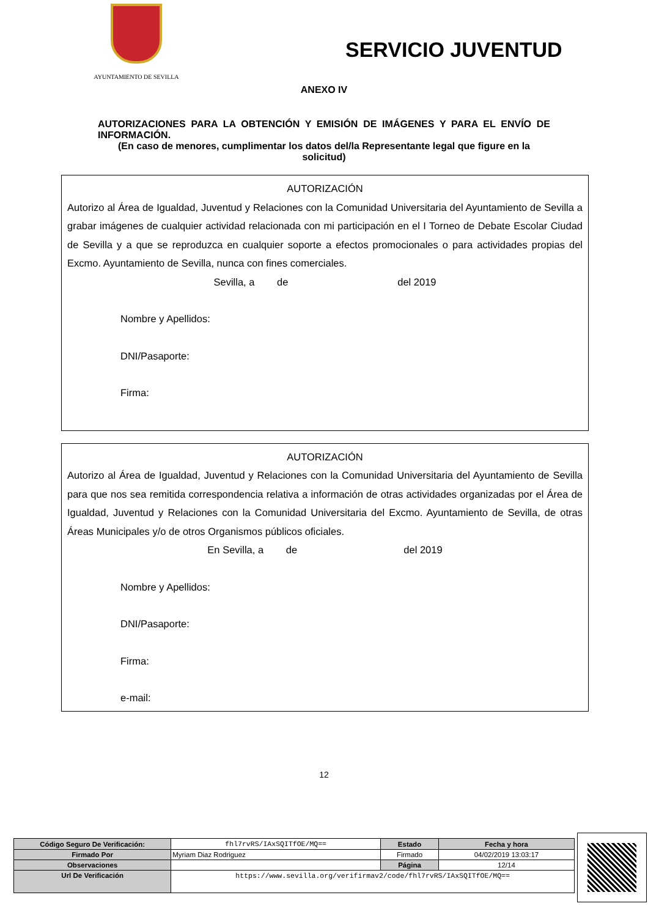AYUNTAMIENTO DE SEVILLA
SERVICIO JUVENTUD
ANEXO IV
AUTORIZACIONES PARA LA OBTENCIÓN Y EMISIÓN DE IMÁGENES Y PARA EL ENVÍO DE INFORMACIÓN.
(En caso de menores, cumplimentar los datos del/la Representante legal que figure en la solicitud)
AUTORIZACIÓN
Autorizo al Área de Igualdad, Juventud y Relaciones con la Comunidad Universitaria del Ayuntamiento de Sevilla a grabar imágenes de cualquier actividad relacionada con mi participación en el I Torneo de Debate Escolar Ciudad de Sevilla y a que se reproduzca en cualquier soporte a efectos promocionales o para actividades propias del Excmo. Ayuntamiento de Sevilla, nunca con fines comerciales.
Sevilla, a de del 2019
Nombre y Apellidos:
DNI/Pasaporte:
Firma:
AUTORIZACIÓN
Autorizo al Área de Igualdad, Juventud y Relaciones con la Comunidad Universitaria del Ayuntamiento de Sevilla para que nos sea remitida correspondencia relativa a información de otras actividades organizadas por el Área de Igualdad, Juventud y Relaciones con la Comunidad Universitaria del Excmo. Ayuntamiento de Sevilla, de otras Áreas Municipales y/o de otros Organismos públicos oficiales.
En Sevilla, a de del 2019
Nombre y Apellidos:
DNI/Pasaporte:
Firma:
e-mail:
12
| Código Seguro De Verificación: | fhl7rvRS/IAxSQITfOE/MQ== | Estado | Fecha y hora |
| Firmado Por | Myriam Diaz Rodriguez | Firmado | 04/02/2019 13:03:17 |
| Observaciones | | Página | 12/14 |
| Url De Verificación | https://www.sevilla.org/verifirmav2/code/fhl7rvRS/IAxSQITfOE/MQ== | | |